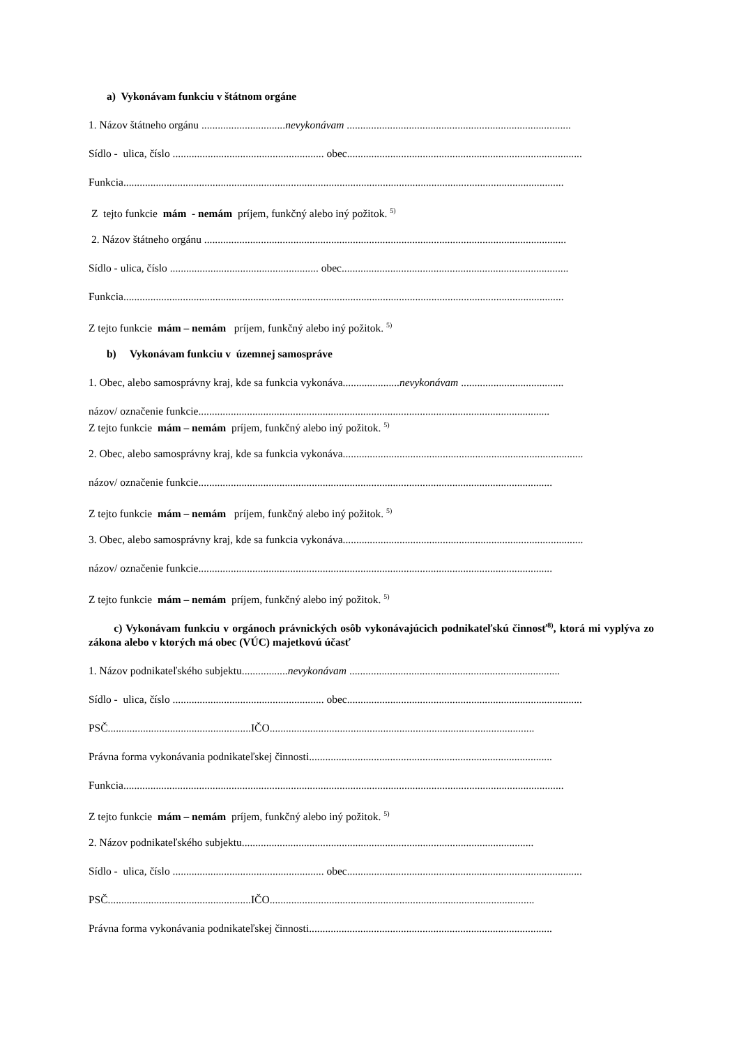a) Vykonávam funkciu v štátnom orgáne
1. Názov štátneho orgánu ...............................nevykonávam ...................................................................................
Sídlo - ulica, číslo ........................................................ obec.......................................................................................
Funkcia...................................................................................................................................................................
Z tejto funkcie mám - nemám príjem, funkčný alebo iný požitok. <sup>5)</sup>
2. Názov štátneho orgánu ......................................................................................................................................
Sídlo - ulica, číslo ....................................................... obec....................................................................................
Funkcia...................................................................................................................................................................
Z tejto funkcie mám – nemám príjem, funkčný alebo iný požitok. <sup>5)</sup>
b) Vykonávam funkciu v územnej samospráve
1. Obec, alebo samosprávny kraj, kde sa funkcia vykonáva.....................nevykonávam ......................................
názov/ označenie funkcie..................................................................................................................................
Z tejto funkcie mám – nemám príjem, funkčný alebo iný požitok. <sup>5)</sup>
2. Obec, alebo samosprávny kraj, kde sa funkcia vykonáva.........................................................................................
názov/ označenie funkcie...................................................................................................................................
Z tejto funkcie mám – nemám príjem, funkčný alebo iný požitok. <sup>5)</sup>
3. Obec, alebo samosprávny kraj, kde sa funkcia vykonáva.........................................................................................
názov/ označenie funkcie...................................................................................................................................
Z tejto funkcie mám – nemám príjem, funkčný alebo iný požitok. <sup>5)</sup>
c) Vykonávam funkciu v orgánoch právnických osôb vykonávajúcich podnikateľskú činnosť<sup>8)</sup>, ktorá mi vyplýva zo zákona alebo v ktorých má obec (VÚC) majetkovú účasť
1. Názov podnikateľského subjektu.................nevykonávam ..............................................................................
Sídlo - ulica, číslo ........................................................ obec.......................................................................................
PSČ.....................................................IČO..................................................................................................
Právna forma vykonávania podnikateľskej činnosti..........................................................................................
Funkcia...................................................................................................................................................................
Z tejto funkcie mám – nemám príjem, funkčný alebo iný požitok. <sup>5)</sup>
2. Názov podnikateľského subjektu............................................................................................................
Sídlo - ulica, číslo ........................................................ obec.......................................................................................
PSČ.....................................................IČO..................................................................................................
Právna forma vykonávania podnikateľskej činnosti..........................................................................................